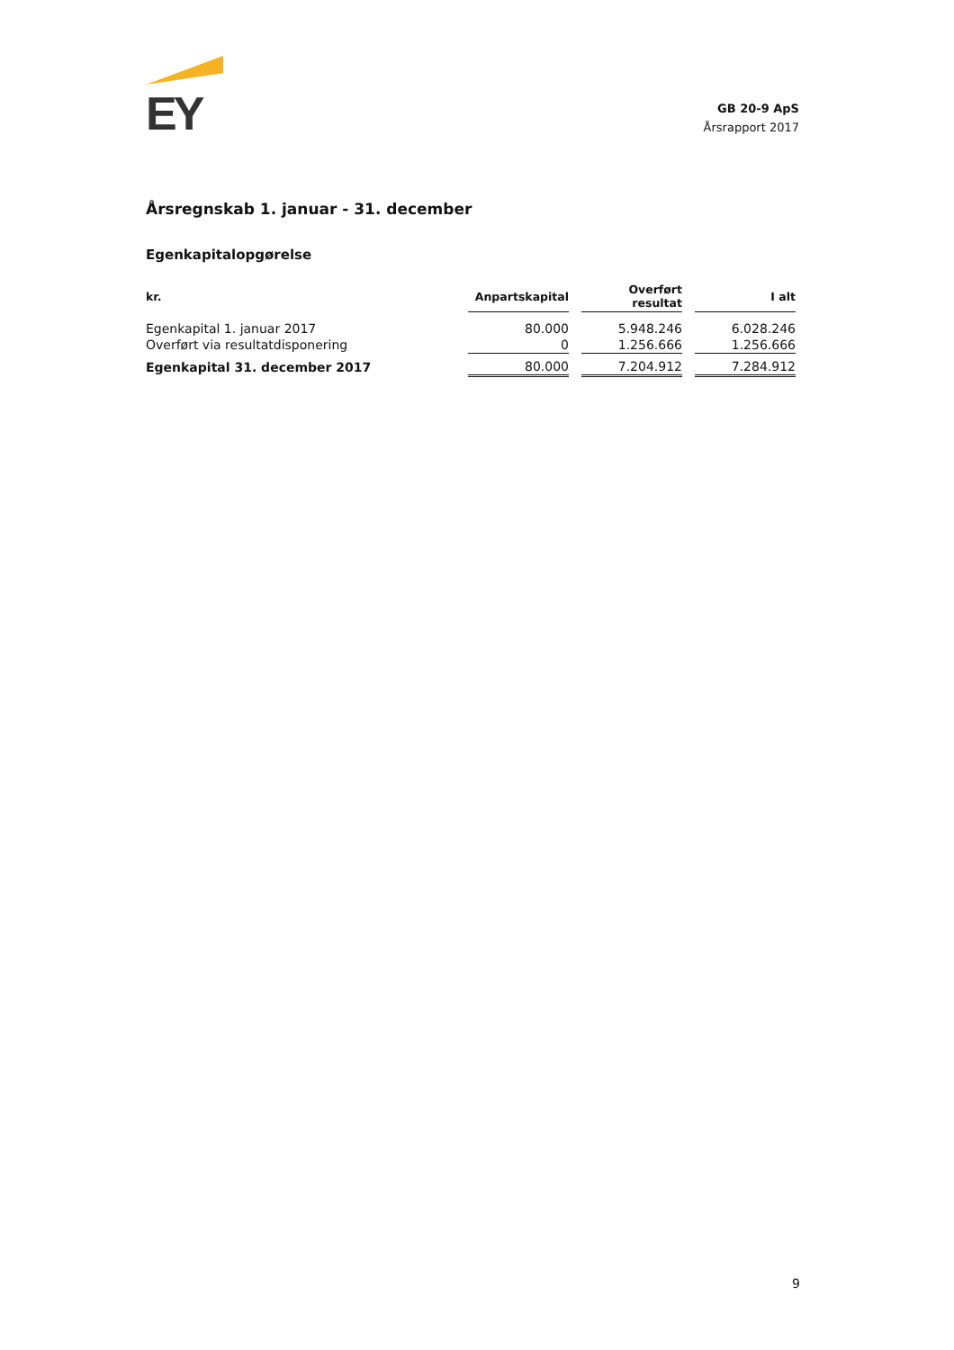EY
GB 20-9 ApS
Årsrapport 2017
Årsregnskab 1. januar - 31. december
Egenkapitalopgørelse
| kr. | Anpartskapital | Overført resultat | I alt |
| --- | --- | --- | --- |
| Egenkapital 1. januar 2017 | 80.000 | 5.948.246 | 6.028.246 |
| Overført via resultatdisponering | 0 | 1.256.666 | 1.256.666 |
| Egenkapital 31. december 2017 | 80.000 | 7.204.912 | 7.284.912 |
9